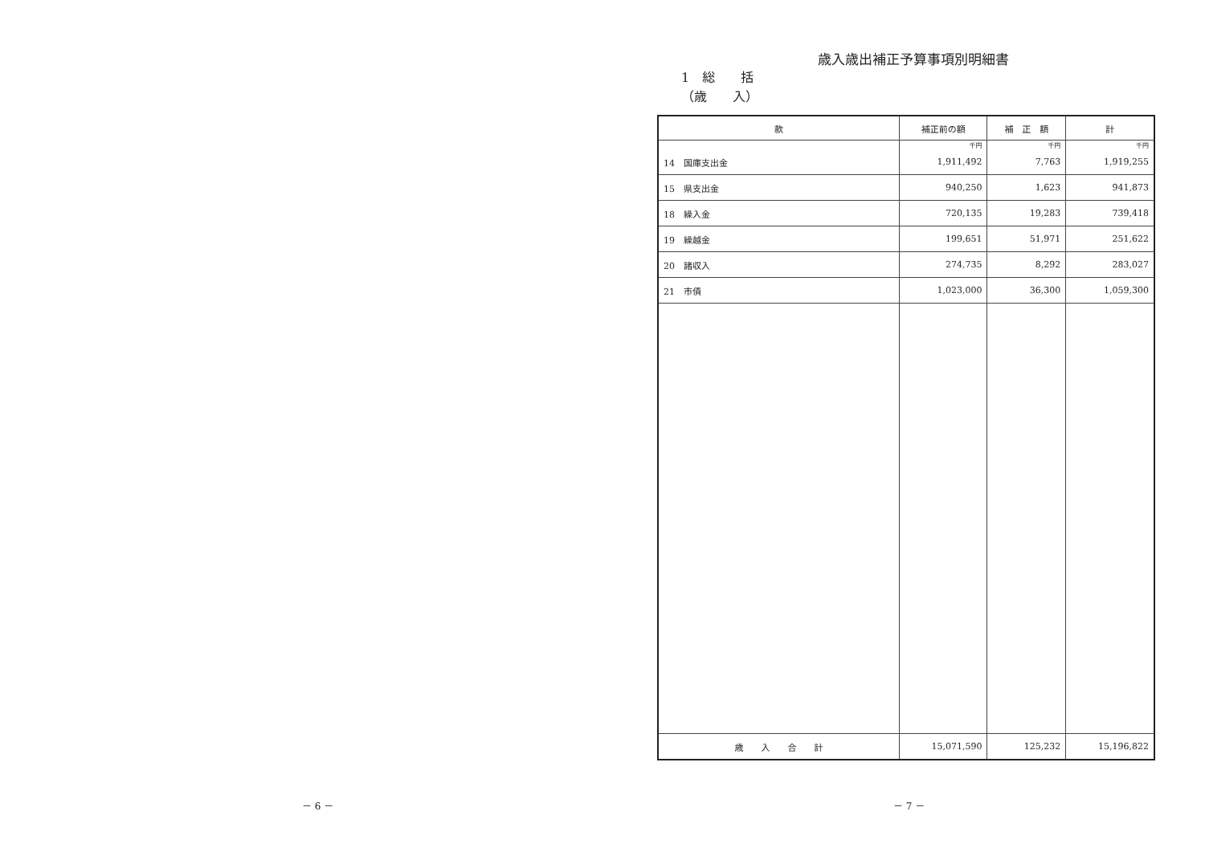－ 6 －
歳入歳出補正予算事項別明細書
1　総　　括
（歳　　入）
| 款 | 補正前の額 | 補 正 額 | 計 |
| --- | --- | --- | --- |
| | 千円 | 千円 | 千円 |
| 14 国庫支出金 | 1,911,492 | 7,763 | 1,919,255 |
| 15 県支出金 | 940,250 | 1,623 | 941,873 |
| 18 繰入金 | 720,135 | 19,283 | 739,418 |
| 19 繰越金 | 199,651 | 51,971 | 251,622 |
| 20 諸収入 | 274,735 | 8,292 | 283,027 |
| 21 市債 | 1,023,000 | 36,300 | 1,059,300 |
| 歳 入 合 計 | 15,071,590 | 125,232 | 15,196,822 |
－ 7 －